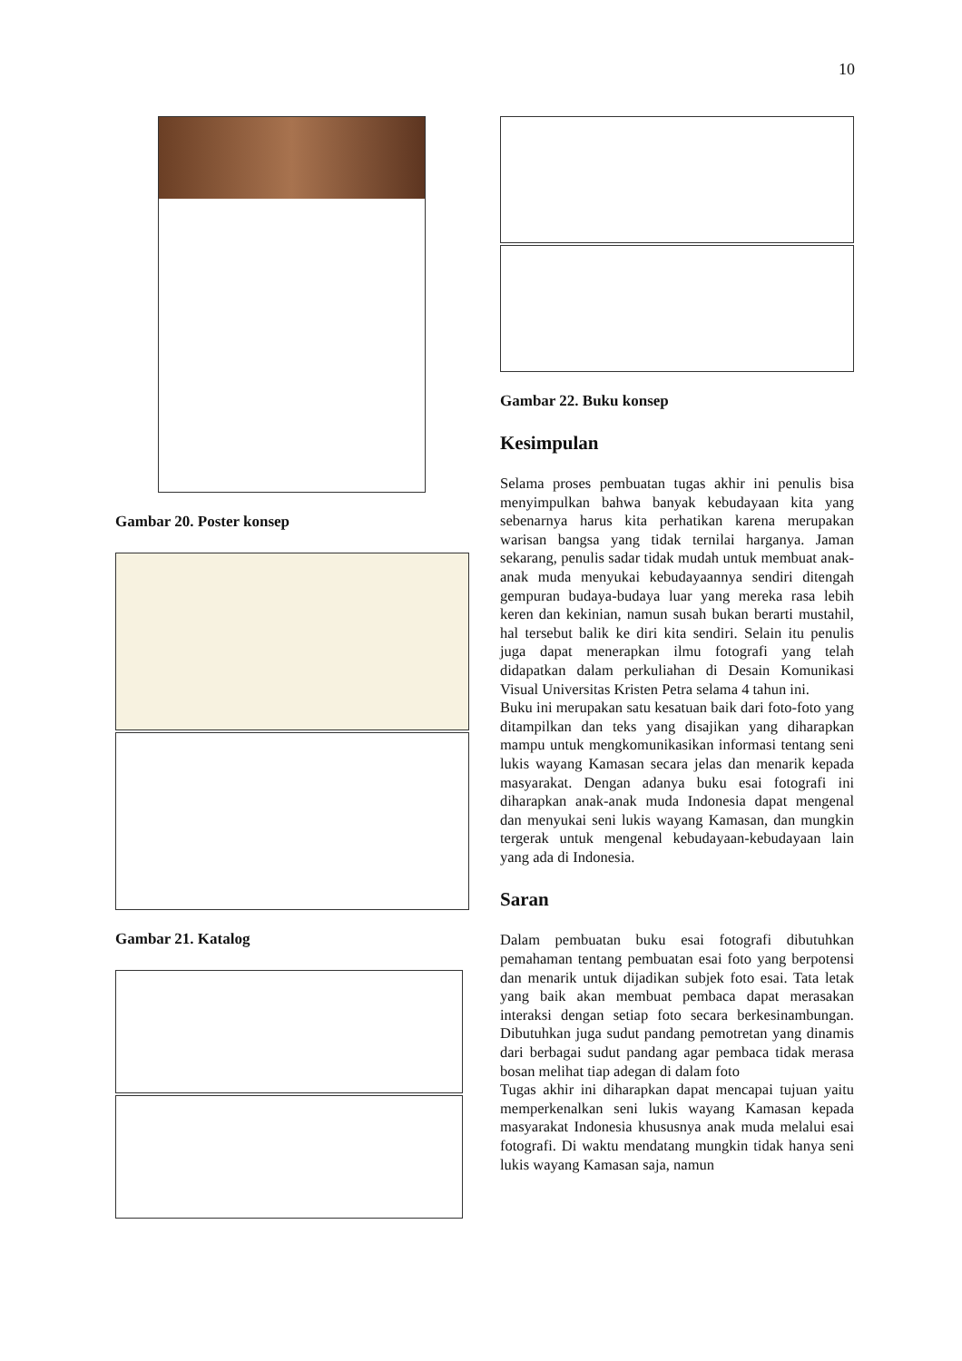10
Gambar 20. Poster konsep
Gambar 21. Katalog
Gambar 22. Buku konsep
Kesimpulan
Selama proses pembuatan tugas akhir ini penulis bisa menyimpulkan bahwa banyak kebudayaan kita yang sebenarnya harus kita perhatikan karena merupakan warisan bangsa yang tidak ternilai harganya. Jaman sekarang, penulis sadar tidak mudah untuk membuat anak-anak muda menyukai kebudayaannya sendiri ditengah gempuran budaya-budaya luar yang mereka rasa lebih keren dan kekinian, namun susah bukan berarti mustahil, hal tersebut balik ke diri kita sendiri. Selain itu penulis juga dapat menerapkan ilmu fotografi yang telah didapatkan dalam perkuliahan di Desain Komunikasi Visual Universitas Kristen Petra selama 4 tahun ini.
Buku ini merupakan satu kesatuan baik dari foto-foto yang ditampilkan dan teks yang disajikan yang diharapkan mampu untuk mengkomunikasikan informasi tentang seni lukis wayang Kamasan secara jelas dan menarik kepada masyarakat. Dengan adanya buku esai fotografi ini diharapkan anak-anak muda Indonesia dapat mengenal dan menyukai seni lukis wayang Kamasan, dan mungkin tergerak untuk mengenal kebudayaan-kebudayaan lain yang ada di Indonesia.
Saran
Dalam pembuatan buku esai fotografi dibutuhkan pemahaman tentang pembuatan esai foto yang berpotensi dan menarik untuk dijadikan subjek foto esai. Tata letak yang baik akan membuat pembaca dapat merasakan interaksi dengan setiap foto secara berkesinambungan. Dibutuhkan juga sudut pandang pemotretan yang dinamis dari berbagai sudut pandang agar pembaca tidak merasa bosan melihat tiap adegan di dalam foto
Tugas akhir ini diharapkan dapat mencapai tujuan yaitu memperkenalkan seni lukis wayang Kamasan kepada masyarakat Indonesia khususnya anak muda melalui esai fotografi. Di waktu mendatang mungkin tidak hanya seni lukis wayang Kamasan saja, namun